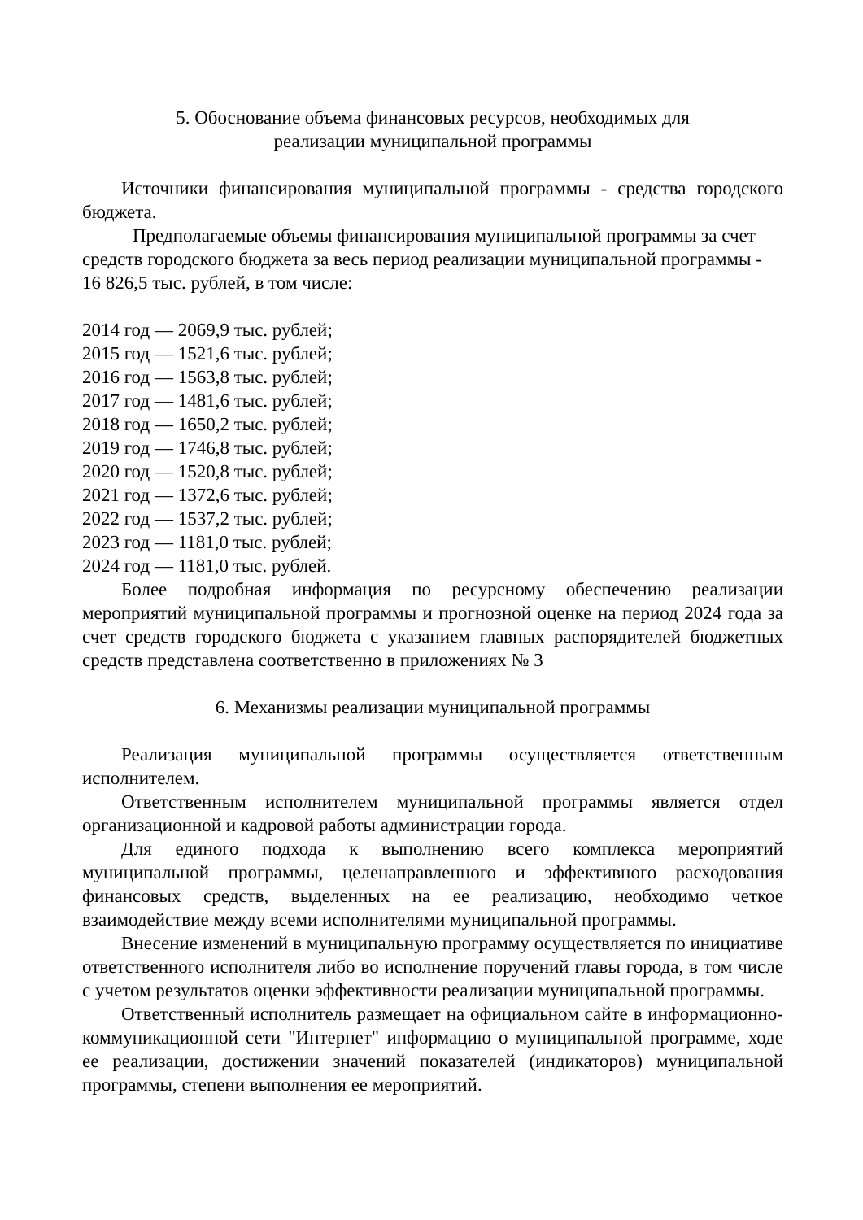5. Обоснование объема финансовых ресурсов, необходимых для
реализации муниципальной программы
Источники финансирования муниципальной программы - средства городского бюджета.
Предполагаемые объемы финансирования муниципальной программы за счет средств городского бюджета за весь период реализации муниципальной программы - 16 826,5 тыс. рублей, в том числе:
2014 год — 2069,9 тыс. рублей;
2015 год — 1521,6 тыс. рублей;
2016 год — 1563,8 тыс. рублей;
2017 год — 1481,6 тыс. рублей;
2018 год — 1650,2 тыс. рублей;
2019 год — 1746,8 тыс. рублей;
2020 год — 1520,8 тыс. рублей;
2021 год — 1372,6 тыс. рублей;
2022 год — 1537,2 тыс. рублей;
2023 год — 1181,0 тыс. рублей;
2024 год — 1181,0 тыс. рублей.
Более подробная информация по ресурсному обеспечению реализации мероприятий муниципальной программы и прогнозной оценке на период 2024 года за счет средств городского бюджета с указанием главных распорядителей бюджетных средств представлена соответственно в приложениях № 3
6. Механизмы реализации муниципальной программы
Реализация муниципальной программы осуществляется ответственным исполнителем.
Ответственным исполнителем муниципальной программы является отдел организационной и кадровой работы администрации города.
Для единого подхода к выполнению всего комплекса мероприятий муниципальной программы, целенаправленного и эффективного расходования финансовых средств, выделенных на ее реализацию, необходимо четкое взаимодействие между всеми исполнителями муниципальной программы.
Внесение изменений в муниципальную программу осуществляется по инициативе ответственного исполнителя либо во исполнение поручений главы города, в том числе с учетом результатов оценки эффективности реализации муниципальной программы.
Ответственный исполнитель размещает на официальном сайте в информационно-коммуникационной сети "Интернет" информацию о муниципальной программе, ходе ее реализации, достижении значений показателей (индикаторов) муниципальной программы, степени выполнения ее мероприятий.